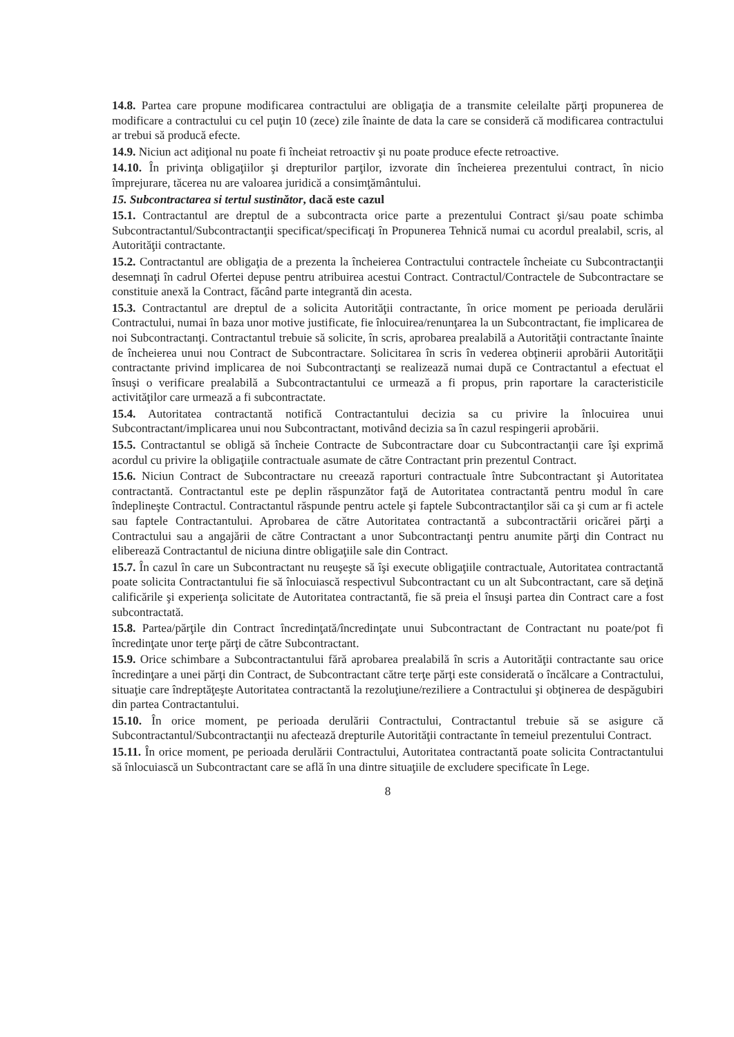14.8. Partea care propune modificarea contractului are obligaţia de a transmite celeilalte părţi propunerea de modificare a contractului cu cel puţin 10 (zece) zile înainte de data la care se consideră că modificarea contractului ar trebui să producă efecte.
14.9. Niciun act adiţional nu poate fi încheiat retroactiv şi nu poate produce efecte retroactive.
14.10. În privinţa obligaţiilor şi drepturilor parţilor, izvorate din încheierea prezentului contract, în nicio împrejurare, tăcerea nu are valoarea juridică a consimţământului.
15. Subcontractarea si tertul sustinător, dacă este cazul
15.1. Contractantul are dreptul de a subcontracta orice parte a prezentului Contract şi/sau poate schimba Subcontractantul/Subcontractanţii specificat/specificaţi în Propunerea Tehnică numai cu acordul prealabil, scris, al Autorităţii contractante.
15.2. Contractantul are obligaţia de a prezenta la încheierea Contractului contractele încheiate cu Subcontractanţii desemnaţi în cadrul Ofertei depuse pentru atribuirea acestui Contract. Contractul/Contractele de Subcontractare se constituie anexă la Contract, făcând parte integrantă din acesta.
15.3. Contractantul are dreptul de a solicita Autorităţii contractante, în orice moment pe perioada derulării Contractului, numai în baza unor motive justificate, fie înlocuirea/renunţarea la un Subcontractant, fie implicarea de noi Subcontractanţi. Contractantul trebuie să solicite, în scris, aprobarea prealabilă a Autorităţii contractante înainte de încheierea unui nou Contract de Subcontractare. Solicitarea în scris în vederea obţinerii aprobării Autorităţii contractante privind implicarea de noi Subcontractanţi se realizează numai după ce Contractantul a efectuat el însuşi o verificare prealabilă a Subcontractantului ce urmează a fi propus, prin raportare la caracteristicile activităţilor care urmează a fi subcontractate.
15.4. Autoritatea contractantă notifică Contractantului decizia sa cu privire la înlocuirea unui Subcontractant/implicarea unui nou Subcontractant, motivând decizia sa în cazul respingerii aprobării.
15.5. Contractantul se obligă să încheie Contracte de Subcontractare doar cu Subcontractanţii care îşi exprimă acordul cu privire la obligaţiile contractuale asumate de către Contractant prin prezentul Contract.
15.6. Niciun Contract de Subcontractare nu creează raporturi contractuale între Subcontractant şi Autoritatea contractantă. Contractantul este pe deplin răspunzător faţă de Autoritatea contractantă pentru modul în care îndeplineşte Contractul. Contractantul răspunde pentru actele şi faptele Subcontractanţilor săi ca şi cum ar fi actele sau faptele Contractantului. Aprobarea de către Autoritatea contractantă a subcontractării oricărei părţi a Contractului sau a angajării de către Contractant a unor Subcontractanţi pentru anumite părţi din Contract nu eliberează Contractantul de niciuna dintre obligaţiile sale din Contract.
15.7. În cazul în care un Subcontractant nu reuşeşte să îşi execute obligaţiile contractuale, Autoritatea contractantă poate solicita Contractantului fie să înlocuiască respectivul Subcontractant cu un alt Subcontractant, care să deţină calificările şi experienţa solicitate de Autoritatea contractantă, fie să preia el însuşi partea din Contract care a fost subcontractată.
15.8. Partea/părţile din Contract încredinţată/încredinţate unui Subcontractant de Contractant nu poate/pot fi încredinţate unor terţe părţi de către Subcontractant.
15.9. Orice schimbare a Subcontractantului fără aprobarea prealabilă în scris a Autorităţii contractante sau orice încredinţare a unei părţi din Contract, de Subcontractant către terţe părţi este considerată o încălcare a Contractului, situaţie care îndreptăţeşte Autoritatea contractantă la rezoluţiune/reziliere a Contractului şi obţinerea de despăgubiri din partea Contractantului.
15.10. În orice moment, pe perioada derulării Contractului, Contractantul trebuie să se asigure că Subcontractantul/Subcontractanţii nu afectează drepturile Autorităţii contractante în temeiul prezentului Contract.
15.11. În orice moment, pe perioada derulării Contractului, Autoritatea contractantă poate solicita Contractantului să înlocuiască un Subcontractant care se află în una dintre situaţiile de excludere specificate în Lege.
8